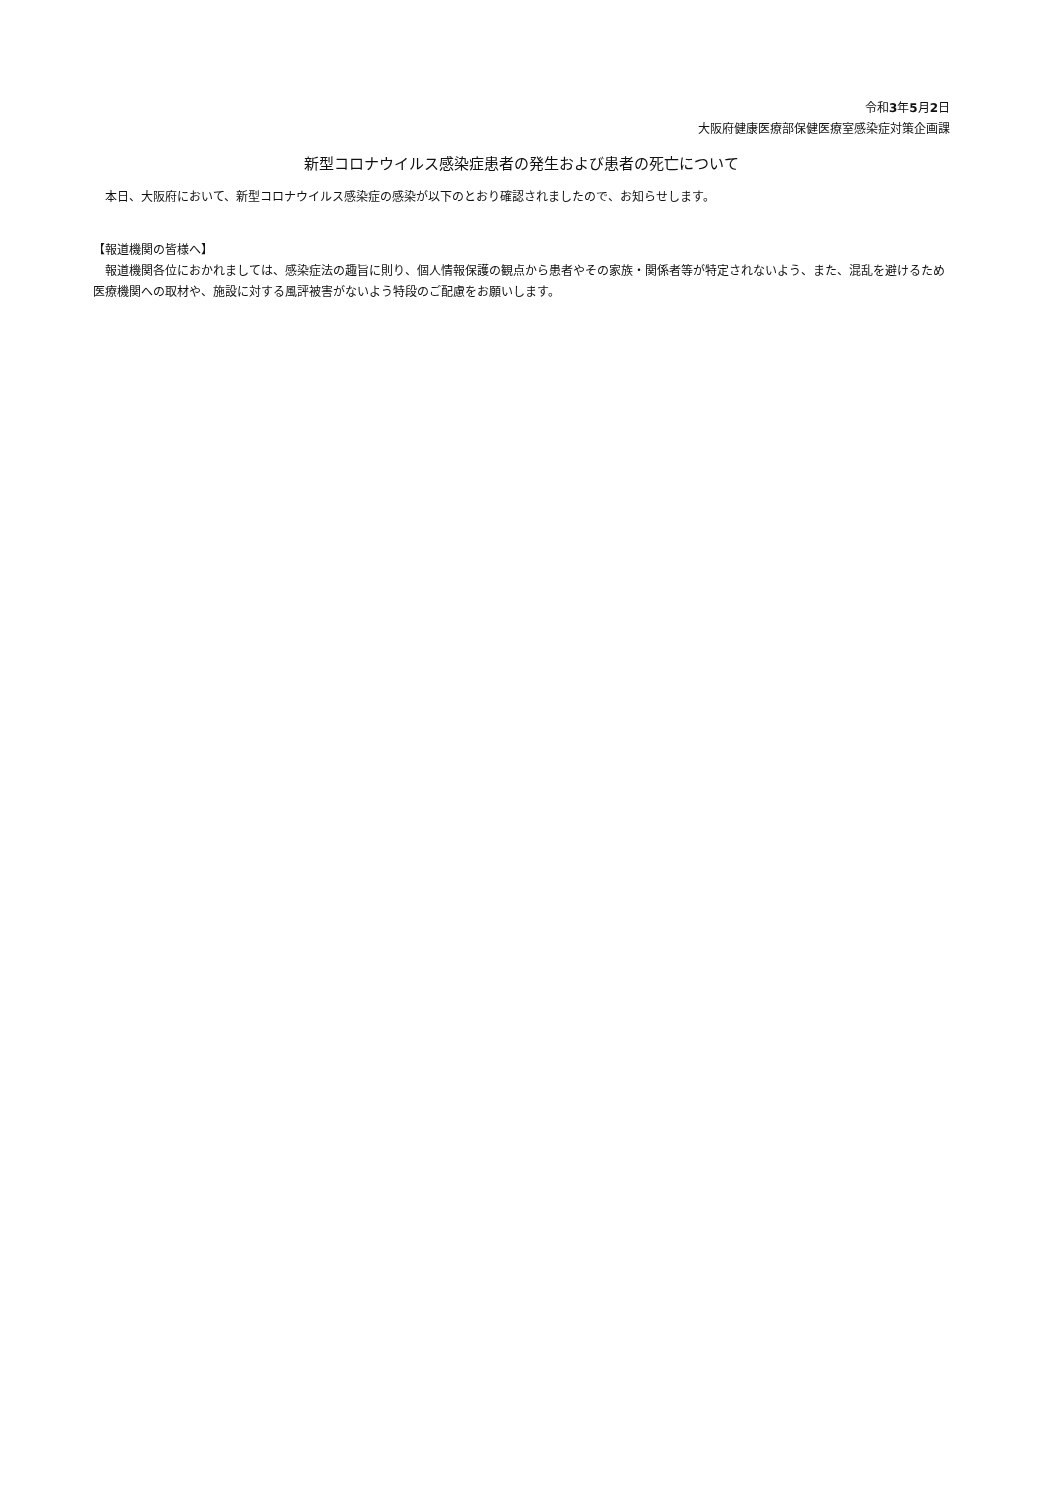令和3年5月2日
大阪府健康医療部保健医療室感染症対策企画課
新型コロナウイルス感染症患者の発生および患者の死亡について
　本日、大阪府において、新型コロナウイルス感染症の感染が以下のとおり確認されましたので、お知らせします。
【報道機関の皆様へ】
　報道機関各位におかれましては、感染症法の趣旨に則り、個人情報保護の観点から患者やその家族・関係者等が特定されないよう、また、混乱を避けるため医療機関への取材や、施設に対する風評被害がないよう特段のご配慮をお願いします。